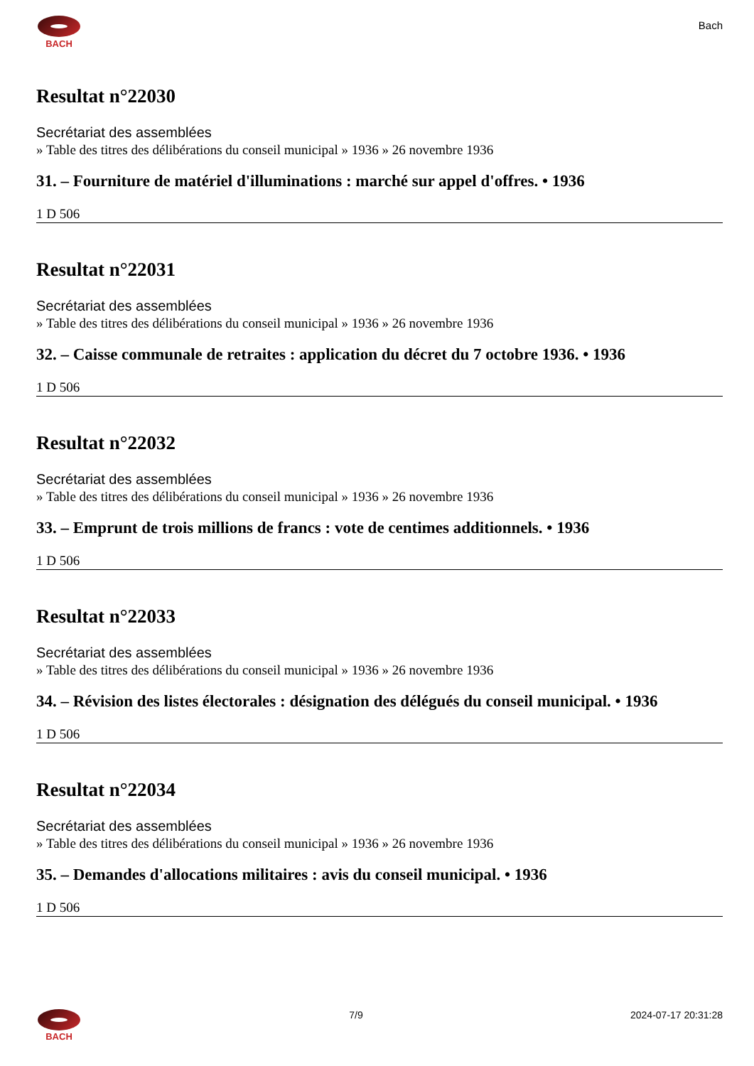BACH
Bach
Resultat n°22030
Secrétariat des assemblées
» Table des titres des délibérations du conseil municipal » 1936 » 26 novembre 1936
31. – Fourniture de matériel d'illuminations : marché sur appel d'offres. • 1936
1 D 506
Resultat n°22031
Secrétariat des assemblées
» Table des titres des délibérations du conseil municipal » 1936 » 26 novembre 1936
32. – Caisse communale de retraites : application du décret du 7 octobre 1936. • 1936
1 D 506
Resultat n°22032
Secrétariat des assemblées
» Table des titres des délibérations du conseil municipal » 1936 » 26 novembre 1936
33. – Emprunt de trois millions de francs : vote de centimes additionnels. • 1936
1 D 506
Resultat n°22033
Secrétariat des assemblées
» Table des titres des délibérations du conseil municipal » 1936 » 26 novembre 1936
34. – Révision des listes électorales : désignation des délégués du conseil municipal. • 1936
1 D 506
Resultat n°22034
Secrétariat des assemblées
» Table des titres des délibérations du conseil municipal » 1936 » 26 novembre 1936
35. – Demandes d'allocations militaires : avis du conseil municipal. • 1936
1 D 506
BACH 7/9 2024-07-17 20:31:28